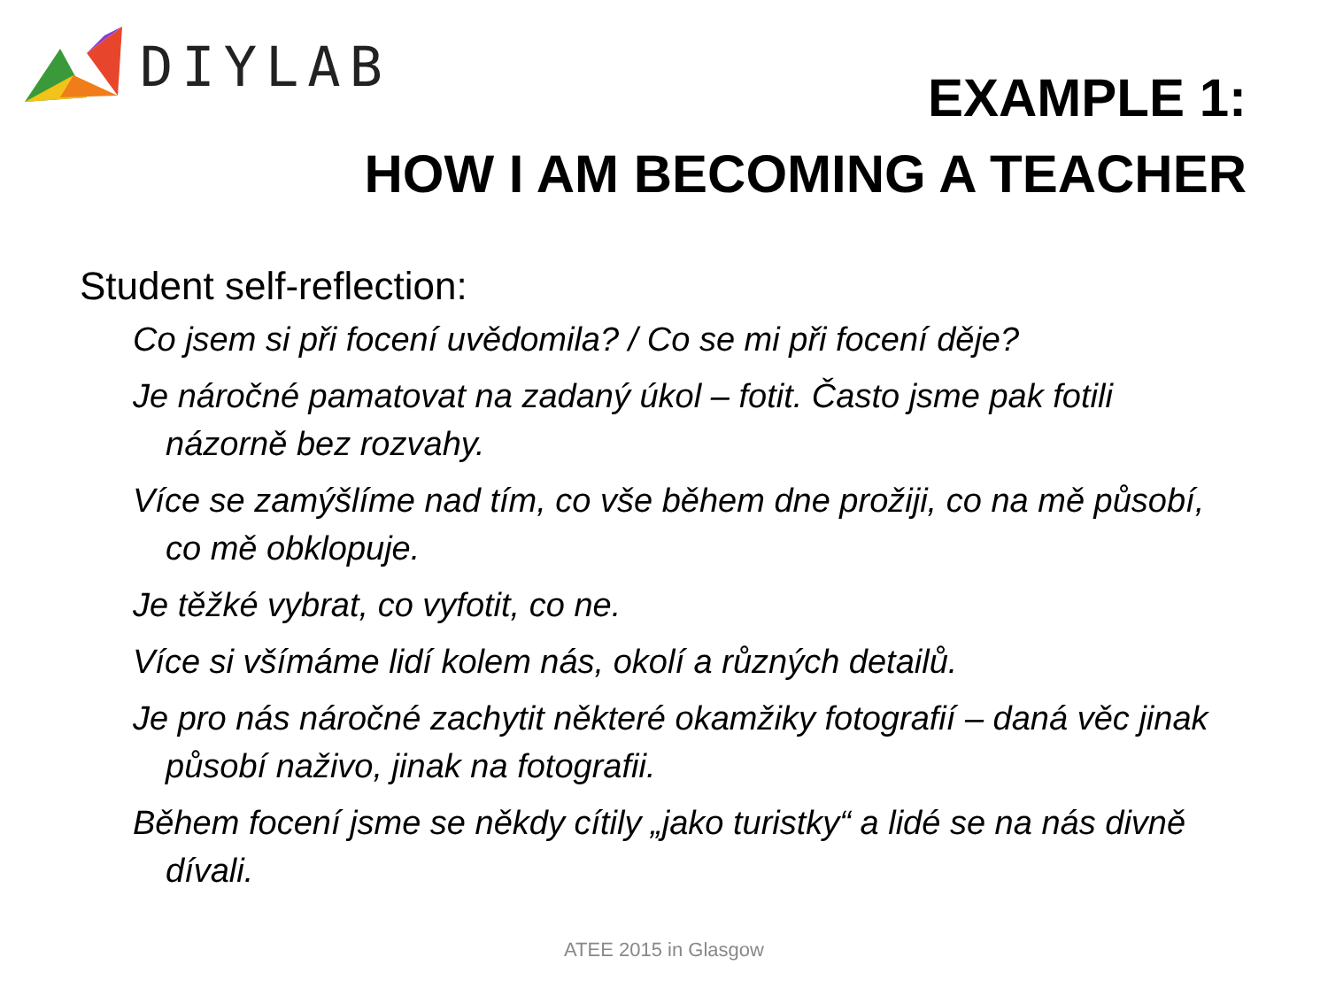DIYLAB
EXAMPLE 1:
HOW I AM BECOMING A TEACHER
Student self-reflection:
Co jsem si při focení uvědomila? / Co se mi při focení děje?
Je náročné pamatovat na zadaný úkol – fotit. Často jsme pak fotili názorně bez rozvahy.
Více se zamýšlíme nad tím, co vše během dne prožiji, co na mě působí, co mě obklopuje.
Je těžké vybrat, co vyfotit, co ne.
Více si všímáme lidí kolem nás, okolí a různých detailů.
Je pro nás náročné zachytit některé okamžiky fotografií – daná věc jinak působí naživo, jinak na fotografii.
Během focení jsme se někdy cítily „jako turistky“ a lidé se na nás divně dívali.
ATEE 2015 in Glasgow